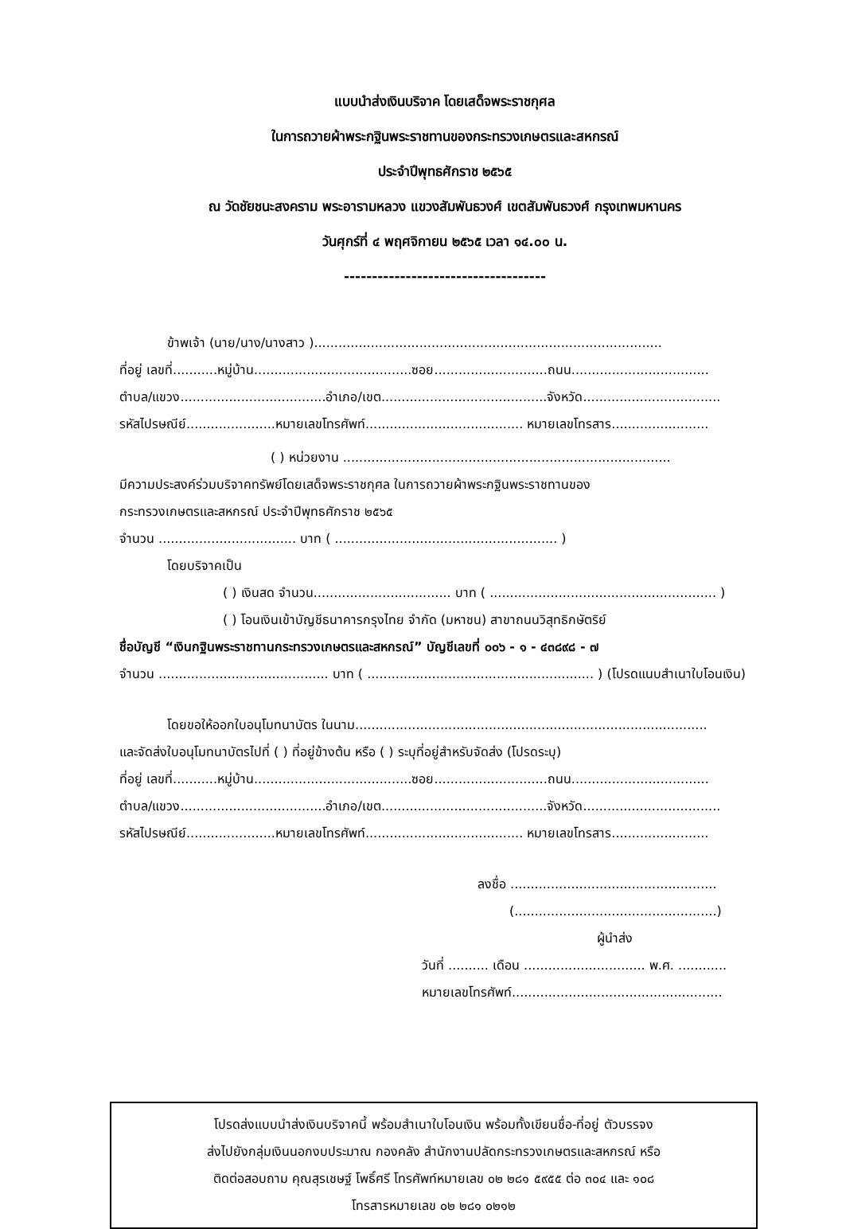แบบนำส่งเงินบริจาค โดยเสด็จพระราชกุศล
ในการถวายผ้าพระกฐินพระราชทานของกระทรวงเกษตรและสหกรณ์
ประจำปีพุทธศักราช ๒๕๖๕
ณ วัดชัยชนะสงคราม พระอารามหลวง แขวงสัมพันธวงศ์ เขตสัมพันธวงศ์ กรุงเทพมหานคร
วันศุกร์ที่ ๔ พฤศจิกายน ๒๕๖๕ เวลา ๑๔.๐๐ น.
------------------------------------
ข้าพเจ้า (นาย/นาง/นางสาว )......................................................................................
ที่อยู่ เลขที่...........หมู่บ้าน.......................................ซอย............................ถนน..................................
ตำบล/แขวง....................................อำเภอ/เขต.........................................จังหวัด..................................
รหัสไปรษณีย์......................หมายเลขโทรศัพท์....................................... หมายเลขโทรสาร........................
( ) หน่วยงาน .................................................................................
มีความประสงค์ร่วมบริจาคทรัพย์โดยเสด็จพระราชกุศล ในการถวายผ้าพระกฐินพระราชทานของ
กระทรวงเกษตรและสหกรณ์ ประจำปีพุทธศักราช ๒๕๖๕
จำนวน .................................. บาท ( ....................................................... )
โดยบริจาคเป็น
( ) เงินสด จำนวน.................................. บาท ( ........................................................ )
( ) โอนเงินเข้าบัญชีธนาคารกรุงไทย จำกัด (มหาชน) สาขาถนนวิสุทธิกษัตริย์
ชื่อบัญชี “เงินกฐินพระราชทานกระทรวงเกษตรและสหกรณ์” บัญชีเลขที่ ๐๐๖ - ๑ - ๔๓๘๙๘ - ๗
จำนวน .......................................... บาท ( ........................................................ ) (โปรดแนบสำเนาใบโอนเงิน)
โดยขอให้ออกใบอนุโมทนาบัตร ในนาม.......................................................................................
และจัดส่งใบอนุโมทนาบัตรไปที่ ( ) ที่อยู่ข้างต้น หรือ ( ) ระบุที่อยู่สำหรับจัดส่ง (โปรดระบุ)
ที่อยู่ เลขที่...........หมู่บ้าน.......................................ซอย............................ถนน..................................
ตำบล/แขวง....................................อำเภอ/เขต.........................................จังหวัด..................................
รหัสไปรษณีย์......................หมายเลขโทรศัพท์....................................... หมายเลขโทรสาร........................
ลงชื่อ ...................................................
(..................................................)
ผู้นำส่ง
วันที่ .......... เดือน .............................. พ.ศ. ............
หมายเลขโทรศัพท์....................................................
โปรดส่งแบบนำส่งเงินบริจาคนี้ พร้อมสำเนาใบโอนเงิน พร้อมทั้งเขียนชื่อ-ที่อยู่ ตัวบรรจง
ส่งไปยังกลุ่มเงินนอกงบประมาณ กองคลัง สำนักงานปลัดกระทรวงเกษตรและสหกรณ์ หรือ
ติดต่อสอบถาม คุณสุรเชษฐ์ โพธิ์ศรี โทรศัพท์หมายเลข ๐๒ ๒๘๑ ๕๙๕๕ ต่อ ๓๐๔ และ ๑๐๘
โทรสารหมายเลข ๐๒ ๒๘๑ ๐๒๑๒